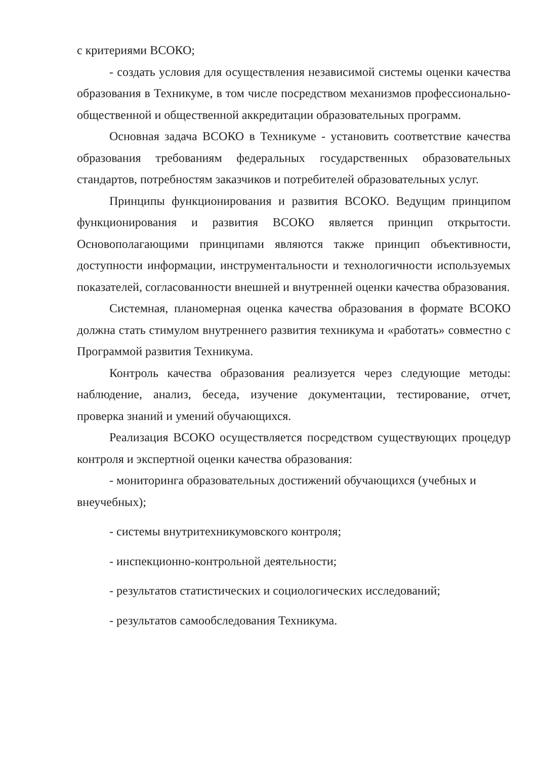с критериями ВСОКО;
- создать условия для осуществления независимой системы оценки качества образования в Техникуме, в том числе посредством механизмов профессионально- общественной и общественной аккредитации образовательных программ.
Основная задача ВСОКО в Техникуме - установить соответствие качества образования требованиям федеральных государственных образовательных стандартов, потребностям заказчиков и потребителей образовательных услуг.
Принципы функционирования и развития ВСОКО. Ведущим принципом функционирования и развития ВСОКО является принцип открытости. Основополагающими принципами являются также принцип объективности, доступности информации, инструментальности и технологичности используемых показателей, согласованности внешней и внутренней оценки качества образования.
Системная, планомерная оценка качества образования в формате ВСОКО должна стать стимулом внутреннего развития техникума и «работать» совместно с Программой развития Техникума.
Контроль качества образования реализуется через следующие методы: наблюдение, анализ, беседа, изучение документации, тестирование, отчет, проверка знаний и умений обучающихся.
Реализация ВСОКО осуществляется посредством существующих процедур контроля и экспертной оценки качества образования:
- мониторинга образовательных достижений обучающихся (учебных и внеучебных);
- системы внутритехникумовского контроля;
- инспекционно-контрольной деятельности;
- результатов статистических и социологических исследований;
- результатов самообследования Техникума.